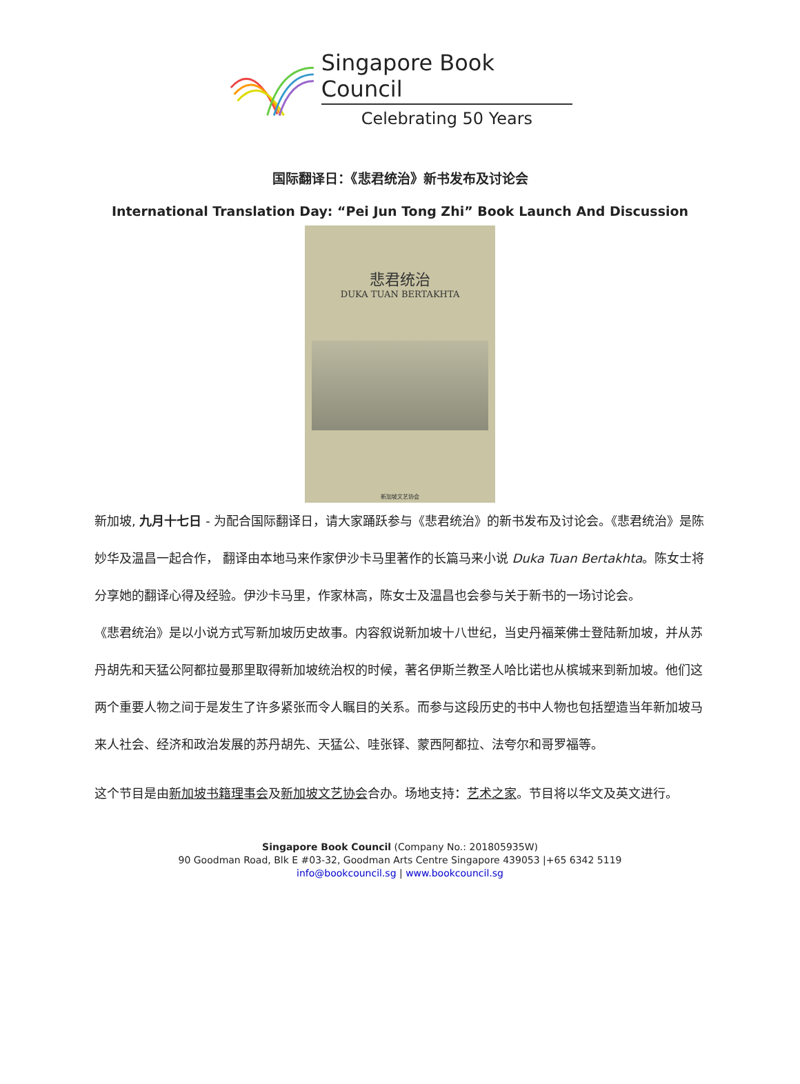Singapore Book Council
Celebrating 50 Years
国际翻译日：《悲君统治》新书发布及讨论会
International Translation Day: “Pei Jun Tong Zhi” Book Launch And Discussion
悲君统治
DUKA TUAN BERTAKHTA
新加坡文艺协会
新加坡, 九月十七日 - 为配合国际翻译日，请大家踊跃参与《悲君统治》的新书发布及讨论会。《悲君统治》是陈妙华及温昌一起合作， 翻译由本地马来作家伊沙卡马里著作的长篇马来小说 Duka Tuan Bertakhta。陈女士将分享她的翻译心得及经验。伊沙卡马里，作家林高，陈女士及温昌也会参与关于新书的一场讨论会。
《悲君统治》是以小说方式写新加坡历史故事。内容叙说新加坡十八世纪，当史丹福莱佛士登陆新加坡，并从苏丹胡先和天猛公阿都拉曼那里取得新加坡统治权的时候，著名伊斯兰教圣人哈比诺也从槟城来到新加坡。他们这两个重要人物之间于是发生了许多紧张而令人瞩目的关系。而参与这段历史的书中人物也包括塑造当年新加坡马来人社会、经济和政治发展的苏丹胡先、天猛公、哇张铎、蒙西阿都拉、法夸尔和哥罗福等。
这个节目是由新加坡书籍理事会及新加坡文艺协会合办。场地支持：艺术之家。节目将以华文及英文进行。
Singapore Book Council (Company No.: 201805935W)
90 Goodman Road, Blk E #03-32, Goodman Arts Centre Singapore 439053 |+65 6342 5119
info@bookcouncil.sg | www.bookcouncil.sg